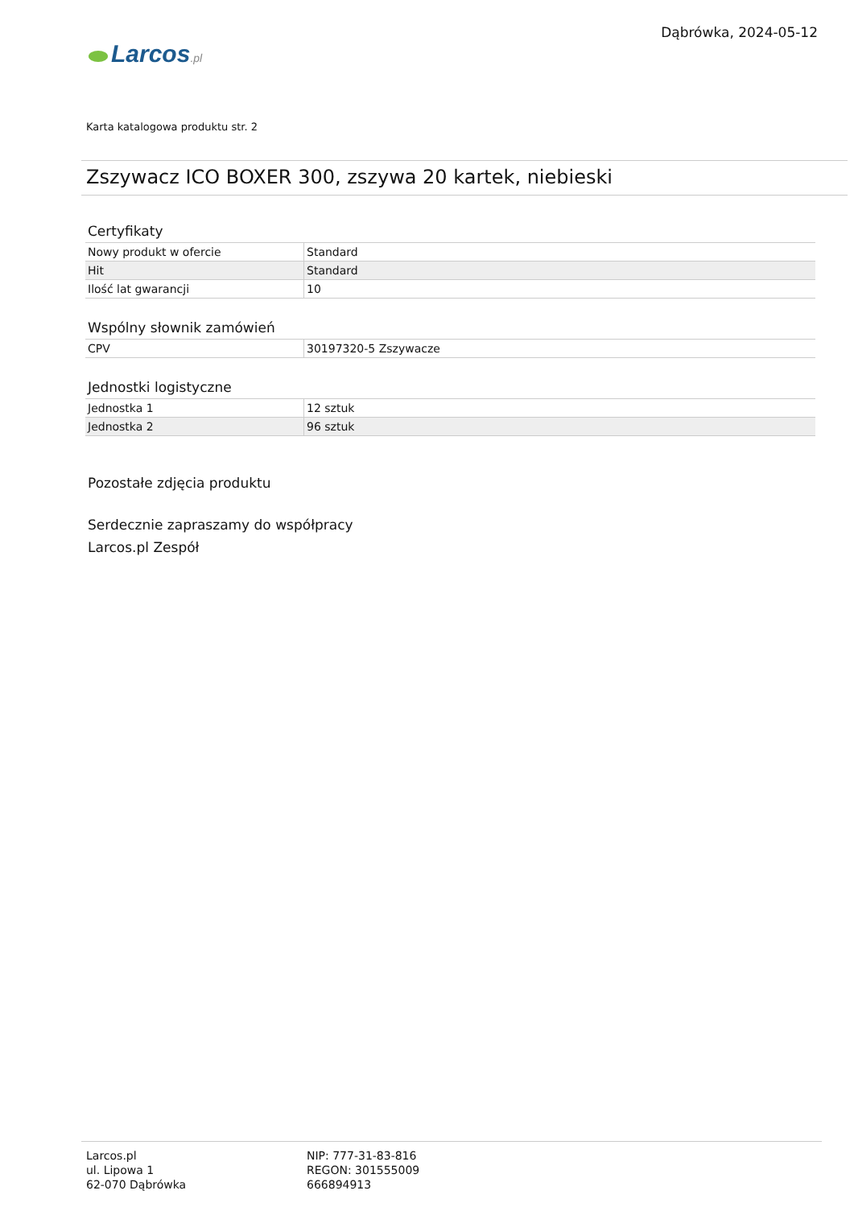Larcos.pl
Dąbrówka, 2024-05-12
Karta katalogowa produktu str. 2
Zszywacz ICO BOXER 300, zszywa 20 kartek, niebieski
Certyfikaty
| Nowy produkt w ofercie | Standard |
| Hit | Standard |
| Ilość lat gwarancji | 10 |
Wspólny słownik zamówień
| CPV | 30197320-5 Zszywacze |
Jednostki logistyczne
| Jednostka 1 | 12 sztuk |
| Jednostka 2 | 96 sztuk |
Pozostałe zdjęcia produktu
Serdecznie zapraszamy do współpracy
Larcos.pl Zespół
Larcos.pl
ul. Lipowa 1
62-070 Dąbrówka
NIP: 777-31-83-816
REGON: 301555009
666894913